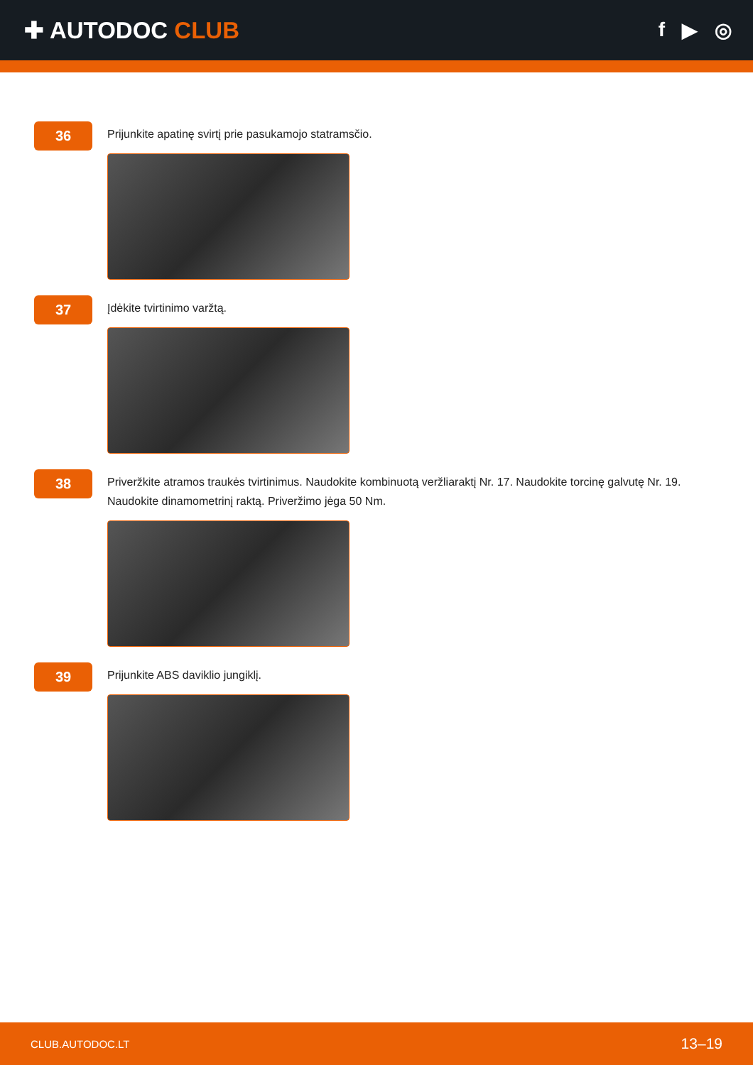✚ AUTODOC CLUB
f ▶ ◎
36
Prijunkite apatinę svirtį prie pasukamojo statramsčio.
37
Įdėkite tvirtinimo varžtą.
38
Priveržkite atramos traukės tvirtinimus. Naudokite kombinuotą veržliaraktį Nr. 17. Naudokite torcinę galvutę Nr. 19. Naudokite dinamometrinį raktą. Priveržimo jėga 50 Nm.
39
Prijunkite ABS daviklio jungiklį.
CLUB.AUTODOC.LT 13–19